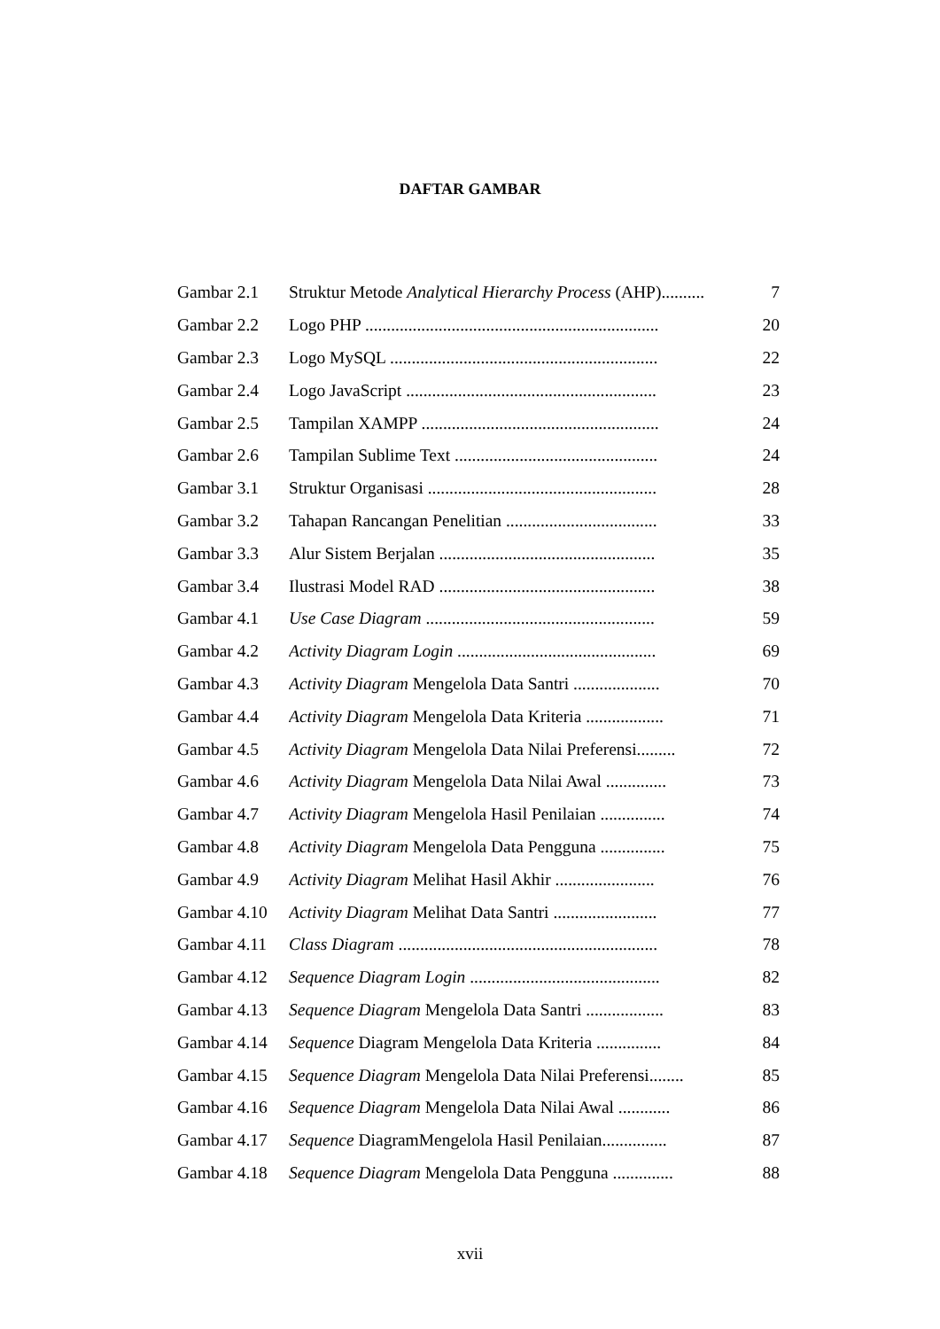DAFTAR GAMBAR
| Gambar 2.1 | Struktur Metode Analytical Hierarchy Process (AHP).......... | 7 |
| Gambar 2.2 | Logo PHP .................................................................... | 20 |
| Gambar 2.3 | Logo MySQL .............................................................. | 22 |
| Gambar 2.4 | Logo JavaScript .......................................................... | 23 |
| Gambar 2.5 | Tampilan XAMPP ....................................................... | 24 |
| Gambar 2.6 | Tampilan Sublime Text ............................................... | 24 |
| Gambar 3.1 | Struktur Organisasi ..................................................... | 28 |
| Gambar 3.2 | Tahapan Rancangan Penelitian ................................... | 33 |
| Gambar 3.3 | Alur Sistem Berjalan .................................................. | 35 |
| Gambar 3.4 | Ilustrasi Model RAD .................................................. | 38 |
| Gambar 4.1 | Use Case Diagram ..................................................... | 59 |
| Gambar 4.2 | Activity Diagram Login .............................................. | 69 |
| Gambar 4.3 | Activity Diagram Mengelola Data Santri .................... | 70 |
| Gambar 4.4 | Activity Diagram Mengelola Data Kriteria .................. | 71 |
| Gambar 4.5 | Activity Diagram Mengelola Data Nilai Preferensi......... | 72 |
| Gambar 4.6 | Activity Diagram Mengelola Data Nilai Awal .............. | 73 |
| Gambar 4.7 | Activity Diagram Mengelola Hasil Penilaian ............... | 74 |
| Gambar 4.8 | Activity Diagram Mengelola Data Pengguna ............... | 75 |
| Gambar 4.9 | Activity Diagram Melihat Hasil Akhir ....................... | 76 |
| Gambar 4.10 | Activity Diagram Melihat Data Santri ........................ | 77 |
| Gambar 4.11 | Class Diagram ............................................................ | 78 |
| Gambar 4.12 | Sequence Diagram Login ............................................ | 82 |
| Gambar 4.13 | Sequence Diagram Mengelola Data Santri .................. | 83 |
| Gambar 4.14 | Sequence Diagram Mengelola Data Kriteria ............... | 84 |
| Gambar 4.15 | Sequence Diagram Mengelola Data Nilai Preferensi........ | 85 |
| Gambar 4.16 | Sequence Diagram Mengelola Data Nilai Awal ............ | 86 |
| Gambar 4.17 | Sequence DiagramMengelola Hasil Penilaian............... | 87 |
| Gambar 4.18 | Sequence Diagram Mengelola Data Pengguna .............. | 88 |
xvii